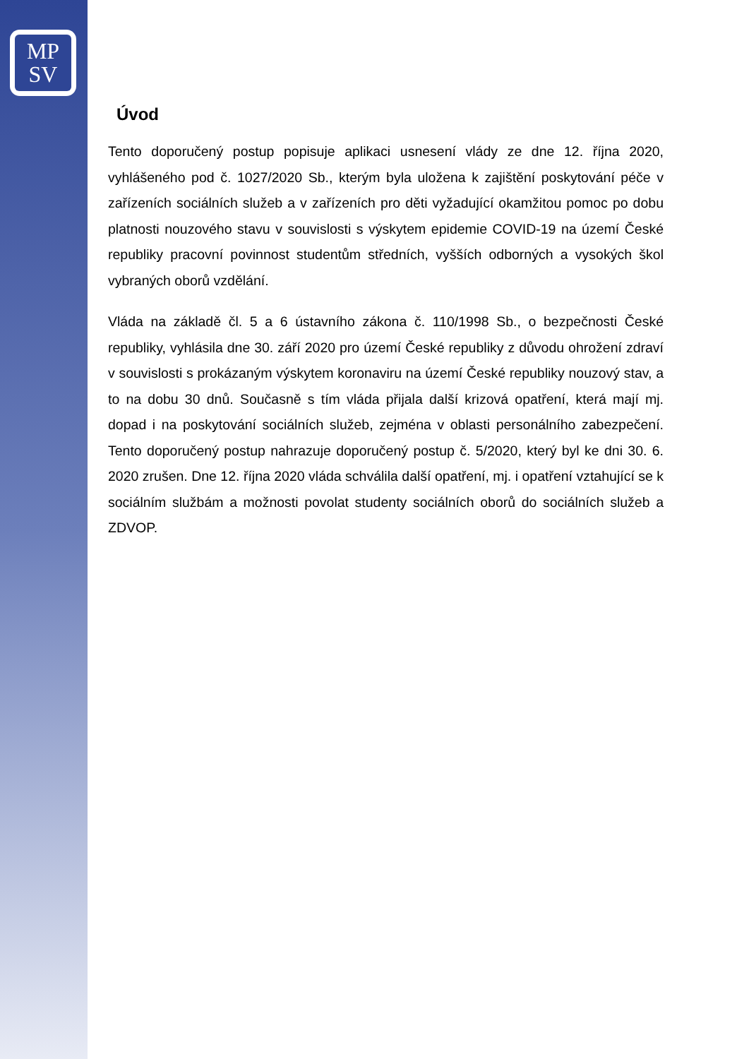MP
SV
Úvod
Tento doporučený postup popisuje aplikaci usnesení vlády ze dne 12. října 2020, vyhlášeného pod č. 1027/2020 Sb., kterým byla uložena k zajištění poskytování péče v zařízeních sociálních služeb a v zařízeních pro děti vyžadující okamžitou pomoc po dobu platnosti nouzového stavu v souvislosti s výskytem epidemie COVID-19 na území České republiky pracovní povinnost studentům středních, vyšších odborných a vysokých škol vybraných oborů vzdělání.
Vláda na základě čl. 5 a 6 ústavního zákona č. 110/1998 Sb., o bezpečnosti České republiky, vyhlásila dne 30. září 2020 pro území České republiky z důvodu ohrožení zdraví v souvislosti s prokázaným výskytem koronaviru na území České republiky nouzový stav, a to na dobu 30 dnů. Současně s tím vláda přijala další krizová opatření, která mají mj. dopad i na poskytování sociálních služeb, zejména v oblasti personálního zabezpečení. Tento doporučený postup nahrazuje doporučený postup č. 5/2020, který byl ke dni 30. 6. 2020 zrušen. Dne 12. října 2020 vláda schválila další opatření, mj. i opatření vztahující se k sociálním službám a možnosti povolat studenty sociálních oborů do sociálních služeb a ZDVOP.